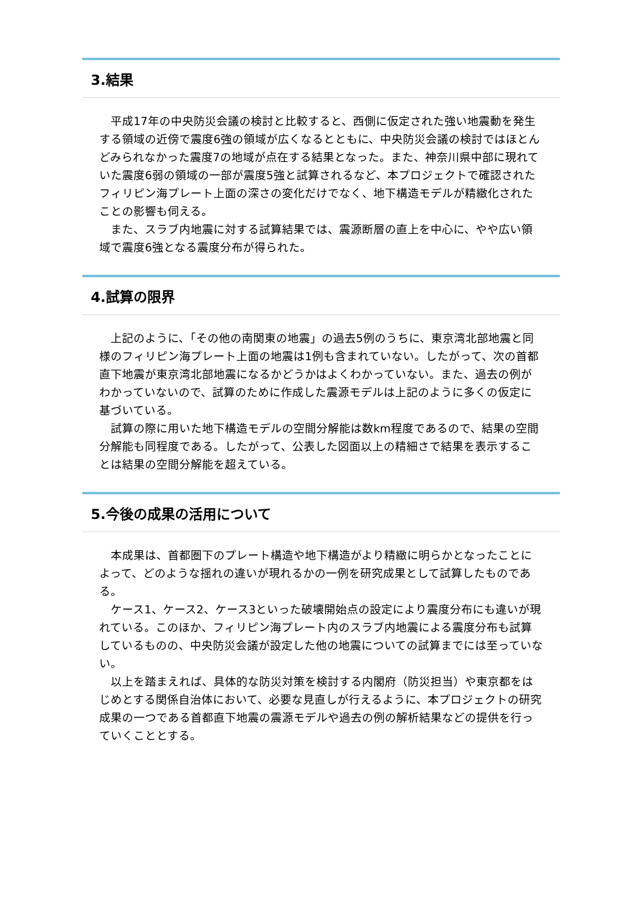3.結果
　平成17年の中央防災会議の検討と比較すると、西側に仮定された強い地震動を発生する領域の近傍で震度6強の領域が広くなるとともに、中央防災会議の検討ではほとんどみられなかった震度7の地域が点在する結果となった。また、神奈川県中部に現れていた震度6弱の領域の一部が震度5強と試算されるなど、本プロジェクトで確認されたフィリピン海プレート上面の深さの変化だけでなく、地下構造モデルが精緻化されたことの影響も伺える。
　また、スラブ内地震に対する試算結果では、震源断層の直上を中心に、やや広い領域で震度6強となる震度分布が得られた。
4.試算の限界
　上記のように、「その他の南関東の地震」の過去5例のうちに、東京湾北部地震と同様のフィリピン海プレート上面の地震は1例も含まれていない。したがって、次の首都直下地震が東京湾北部地震になるかどうかはよくわかっていない。また、過去の例がわかっていないので、試算のために作成した震源モデルは上記のように多くの仮定に基づいている。
　試算の際に用いた地下構造モデルの空間分解能は数km程度であるので、結果の空間分解能も同程度である。したがって、公表した図面以上の精細さで結果を表示することは結果の空間分解能を超えている。
5.今後の成果の活用について
　本成果は、首都圏下のプレート構造や地下構造がより精緻に明らかとなったことによって、どのような揺れの違いが現れるかの一例を研究成果として試算したものである。
　ケース1、ケース2、ケース3といった破壊開始点の設定により震度分布にも違いが現れている。このほか、フィリピン海プレート内のスラブ内地震による震度分布も試算しているものの、中央防災会議が設定した他の地震についての試算までには至っていない。
　以上を踏まえれば、具体的な防災対策を検討する内閣府（防災担当）や東京都をはじめとする関係自治体において、必要な見直しが行えるように、本プロジェクトの研究成果の一つである首都直下地震の震源モデルや過去の例の解析結果などの提供を行っていくこととする。